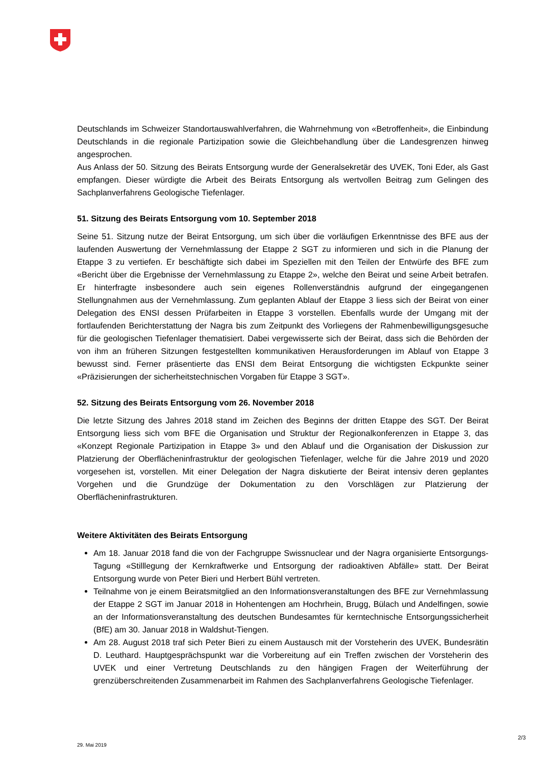Deutschlands im Schweizer Standortauswahlverfahren, die Wahrnehmung von «Betroffenheit», die Einbindung Deutschlands in die regionale Partizipation sowie die Gleichbehandlung über die Landes­grenzen hinweg angesprochen.
Aus Anlass der 50. Sitzung des Beirats Entsorgung wurde der Generalsekretär des UVEK, Toni Eder, als Gast empfangen. Dieser würdigte die Arbeit des Beirats Entsorgung als wertvollen Beitrag zum Gelingen des Sachplanverfahrens Geologische Tiefenlager.
51. Sitzung des Beirats Entsorgung vom 10. September 2018
Seine 51. Sitzung nutze der Beirat Entsorgung, um sich über die vorläufigen Erkenntnisse des BFE aus der laufenden Auswertung der Vernehmlassung der Etappe 2 SGT zu informieren und sich in die Planung der Etappe 3 zu vertiefen. Er beschäftigte sich dabei im Speziellen mit den Teilen der Ent­würfe des BFE zum «Bericht über die Ergebnisse der Vernehmlassung zu Etappe 2», welche den Beirat und seine Arbeit betrafen. Er hinterfragte insbesondere auch sein eigenes Rollenverständnis aufgrund der eingegangenen Stellungnahmen aus der Vernehmlassung. Zum geplanten Ablauf der Etappe 3 liess sich der Beirat von einer Delegation des ENSI dessen Prüfarbeiten in Etappe 3 vorstellen. Ebenfalls wurde der Umgang mit der fortlaufenden Berichterstattung der Nagra bis zum Zeitpunkt des Vorliegens der Rahmenbewilligungsgesuche für die geologischen Tiefenlager thema­tisiert. Dabei vergewisserte sich der Beirat, dass sich die Behörden der von ihm an früheren Sitzungen festgestellten kommunikativen Herausforderungen im Ablauf von Etappe 3 bewusst sind. Ferner prä­sentierte das ENSI dem Beirat Entsorgung die wichtigsten Eckpunkte seiner «Präzisierungen der sicherheitstechnischen Vorgaben für Etappe 3 SGT».
52. Sitzung des Beirats Entsorgung vom 26. November 2018
Die letzte Sitzung des Jahres 2018 stand im Zeichen des Beginns der dritten Etappe des SGT. Der Beirat Entsorgung liess sich vom BFE die Organisation und Struktur der Regionalkonferenzen in Etappe 3, das «Konzept Regionale Partizipation in Etappe 3» und den Ablauf und die Organisation der Diskussion zur Platzierung der Oberflächeninfrastruktur der geologischen Tiefenlager, welche für die Jahre 2019 und 2020 vorgesehen ist, vorstellen. Mit einer Delegation der Nagra diskutierte der Beirat intensiv deren geplantes Vorgehen und die Grundzüge der Dokumentation zu den Vorschlägen zur Platzierung der Oberflächeninfrastrukturen.
Weitere Aktivitäten des Beirats Entsorgung
Am 18. Januar 2018 fand die von der Fachgruppe Swissnuclear und der Nagra organisierte Ent­sorgungs-Tagung «Stilllegung der Kernkraftwerke und Entsorgung der radioaktiven Abfälle» statt. Der Beirat Entsorgung wurde von Peter Bieri und Herbert Bühl vertreten.
Teilnahme von je einem Beiratsmitglied an den Informationsveranstaltungen des BFE zur Ver­nehmlassung der Etappe 2 SGT im Januar 2018 in Hohentengen am Hochrhein, Brugg, Bülach und Andelfingen, sowie an der Informationsveranstaltung des deutschen Bundesamtes für kern­technische Entsorgungssicherheit (BfE) am 30. Januar 2018 in Waldshut-Tiengen.
Am 28. August 2018 traf sich Peter Bieri zu einem Austausch mit der Vorsteherin des UVEK, Bundesrätin D. Leuthard. Hauptgesprächspunkt war die Vorbereitung auf ein Treffen zwischen der Vorsteherin des UVEK und einer Vertretung Deutschlands zu den hängigen Fragen der Weiter­führung der grenzüberschreitenden Zusammenarbeit im Rahmen des Sachplanverfahrens Geo­logische Tiefenlager.
2/3
29. Mai 2019